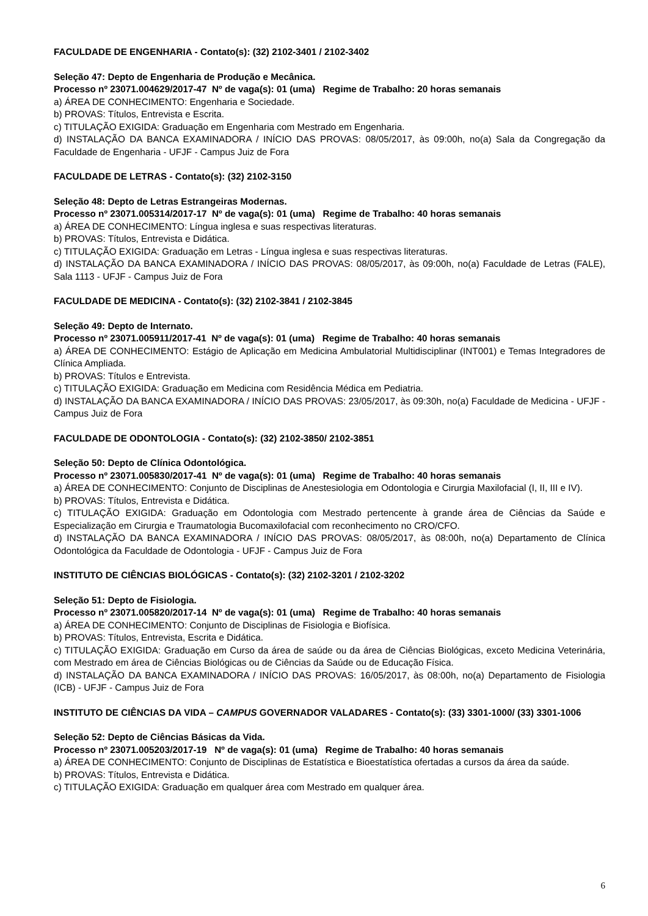FACULDADE DE ENGENHARIA - Contato(s): (32) 2102-3401 / 2102-3402
Seleção 47: Depto de Engenharia de Produção e Mecânica.
Processo nº 23071.004629/2017-47 Nº de vaga(s): 01 (uma) Regime de Trabalho: 20 horas semanais
a) ÁREA DE CONHECIMENTO: Engenharia e Sociedade.
b) PROVAS: Títulos, Entrevista e Escrita.
c) TITULAÇÃO EXIGIDA: Graduação em Engenharia com Mestrado em Engenharia.
d) INSTALAÇÃO DA BANCA EXAMINADORA / INÍCIO DAS PROVAS: 08/05/2017, às 09:00h, no(a) Sala da Congregação da Faculdade de Engenharia - UFJF - Campus Juiz de Fora
FACULDADE DE LETRAS - Contato(s): (32) 2102-3150
Seleção 48: Depto de Letras Estrangeiras Modernas.
Processo nº 23071.005314/2017-17 Nº de vaga(s): 01 (uma) Regime de Trabalho: 40 horas semanais
a) ÁREA DE CONHECIMENTO: Língua inglesa e suas respectivas literaturas.
b) PROVAS: Títulos, Entrevista e Didática.
c) TITULAÇÃO EXIGIDA: Graduação em Letras - Língua inglesa e suas respectivas literaturas.
d) INSTALAÇÃO DA BANCA EXAMINADORA / INÍCIO DAS PROVAS: 08/05/2017, às 09:00h, no(a) Faculdade de Letras (FALE), Sala 1113 - UFJF - Campus Juiz de Fora
FACULDADE DE MEDICINA - Contato(s): (32) 2102-3841 / 2102-3845
Seleção 49: Depto de Internato.
Processo nº 23071.005911/2017-41 Nº de vaga(s): 01 (uma) Regime de Trabalho: 40 horas semanais
a) ÁREA DE CONHECIMENTO: Estágio de Aplicação em Medicina Ambulatorial Multidisciplinar (INT001) e Temas Integradores de Clínica Ampliada.
b) PROVAS: Títulos e Entrevista.
c) TITULAÇÃO EXIGIDA: Graduação em Medicina com Residência Médica em Pediatria.
d) INSTALAÇÃO DA BANCA EXAMINADORA / INÍCIO DAS PROVAS: 23/05/2017, às 09:30h, no(a) Faculdade de Medicina - UFJF - Campus Juiz de Fora
FACULDADE DE ODONTOLOGIA - Contato(s): (32) 2102-3850/ 2102-3851
Seleção 50: Depto de Clínica Odontológica.
Processo nº 23071.005830/2017-41 Nº de vaga(s): 01 (uma) Regime de Trabalho: 40 horas semanais
a) ÁREA DE CONHECIMENTO: Conjunto de Disciplinas de Anestesiologia em Odontologia e Cirurgia Maxilofacial (I, II, III e IV).
b) PROVAS: Títulos, Entrevista e Didática.
c) TITULAÇÃO EXIGIDA: Graduação em Odontologia com Mestrado pertencente à grande área de Ciências da Saúde e Especialização em Cirurgia e Traumatologia Bucomaxilofacial com reconhecimento no CRO/CFO.
d) INSTALAÇÃO DA BANCA EXAMINADORA / INÍCIO DAS PROVAS: 08/05/2017, às 08:00h, no(a) Departamento de Clínica Odontológica da Faculdade de Odontologia - UFJF - Campus Juiz de Fora
INSTITUTO DE CIÊNCIAS BIOLÓGICAS - Contato(s): (32) 2102-3201 / 2102-3202
Seleção 51: Depto de Fisiologia.
Processo nº 23071.005820/2017-14 Nº de vaga(s): 01 (uma) Regime de Trabalho: 40 horas semanais
a) ÁREA DE CONHECIMENTO: Conjunto de Disciplinas de Fisiologia e Biofísica.
b) PROVAS: Títulos, Entrevista, Escrita e Didática.
c) TITULAÇÃO EXIGIDA: Graduação em Curso da área de saúde ou da área de Ciências Biológicas, exceto Medicina Veterinária, com Mestrado em área de Ciências Biológicas ou de Ciências da Saúde ou de Educação Física.
d) INSTALAÇÃO DA BANCA EXAMINADORA / INÍCIO DAS PROVAS: 16/05/2017, às 08:00h, no(a) Departamento de Fisiologia (ICB) - UFJF - Campus Juiz de Fora
INSTITUTO DE CIÊNCIAS DA VIDA – CAMPUS GOVERNADOR VALADARES - Contato(s): (33) 3301-1000/ (33) 3301-1006
Seleção 52: Depto de Ciências Básicas da Vida.
Processo nº 23071.005203/2017-19 Nº de vaga(s): 01 (uma) Regime de Trabalho: 40 horas semanais
a) ÁREA DE CONHECIMENTO: Conjunto de Disciplinas de Estatística e Bioestatística ofertadas a cursos da área da saúde.
b) PROVAS: Títulos, Entrevista e Didática.
c) TITULAÇÃO EXIGIDA: Graduação em qualquer área com Mestrado em qualquer área.
6